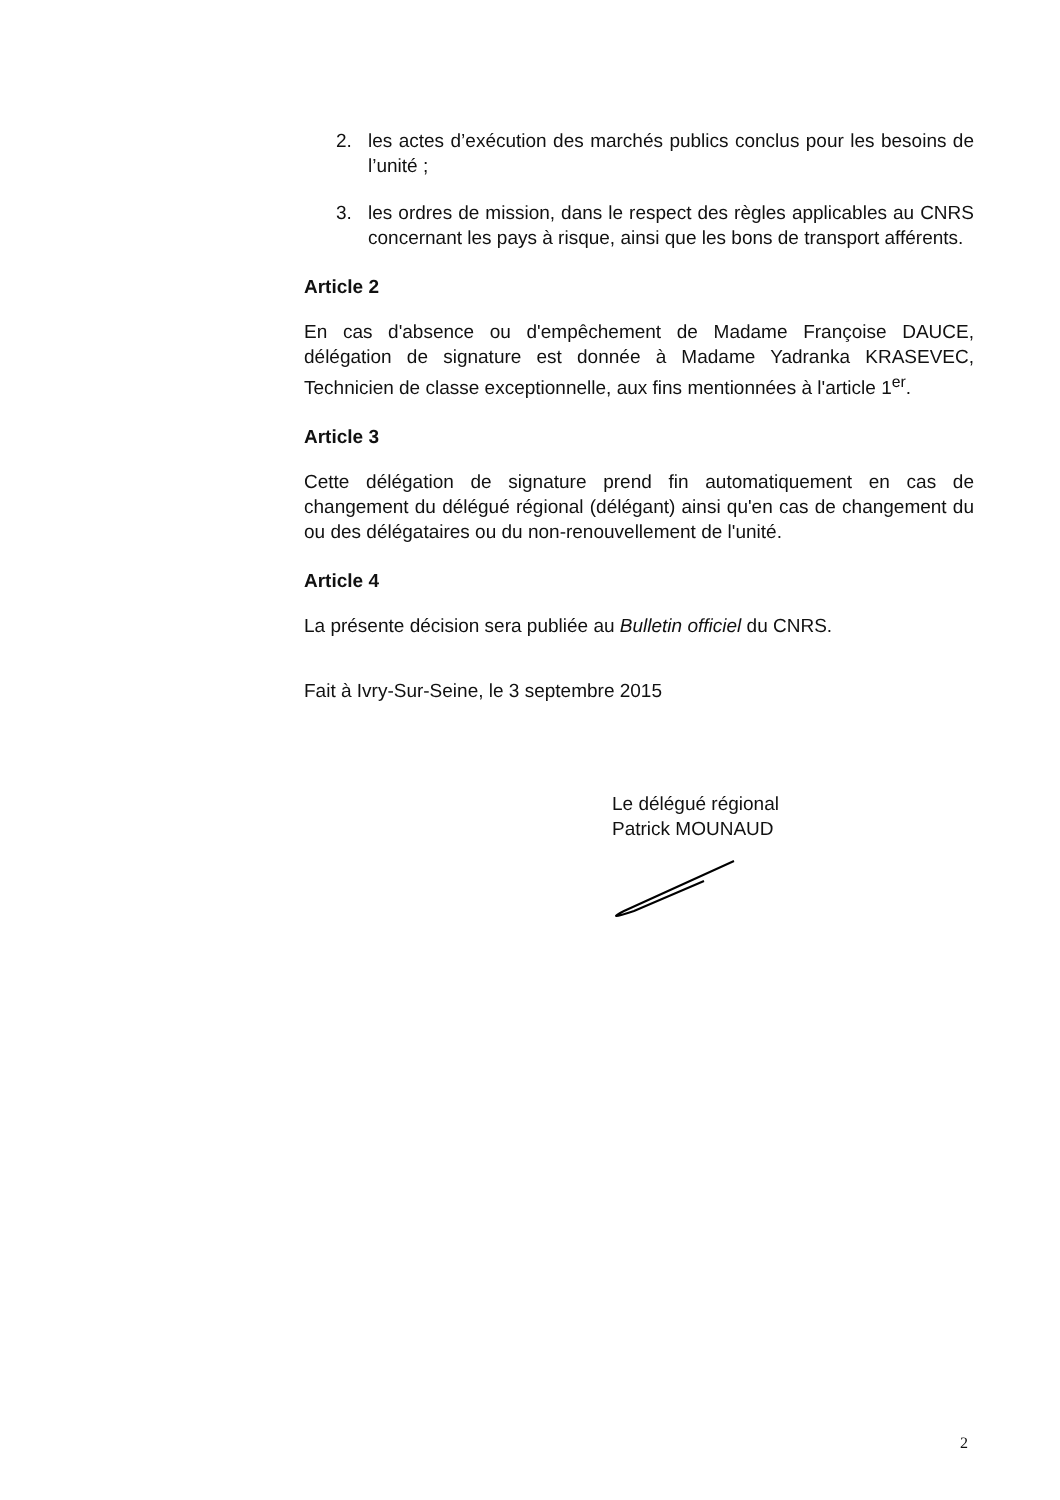2. les actes d’exécution des marchés publics conclus pour les besoins de l’unité ;
3. les ordres de mission, dans le respect des règles applicables au CNRS concernant les pays à risque, ainsi que les bons de transport afférents.
Article 2
En cas d'absence ou d'empêchement de Madame Françoise DAUCE, délégation de signature est donnée à Madame Yadranka KRASEVEC, Technicien de classe exceptionnelle, aux fins mentionnées à l'article 1<sup>er</sup>.
Article 3
Cette délégation de signature prend fin automatiquement en cas de changement du délégué régional (délégant) ainsi qu'en cas de changement du ou des délégataires ou du non-renouvellement de l'unité.
Article 4
La présente décision sera publiée au Bulletin officiel du CNRS.
Fait à Ivry-Sur-Seine, le 3 septembre 2015
Le délégué régional
Patrick MOUNAUD
2